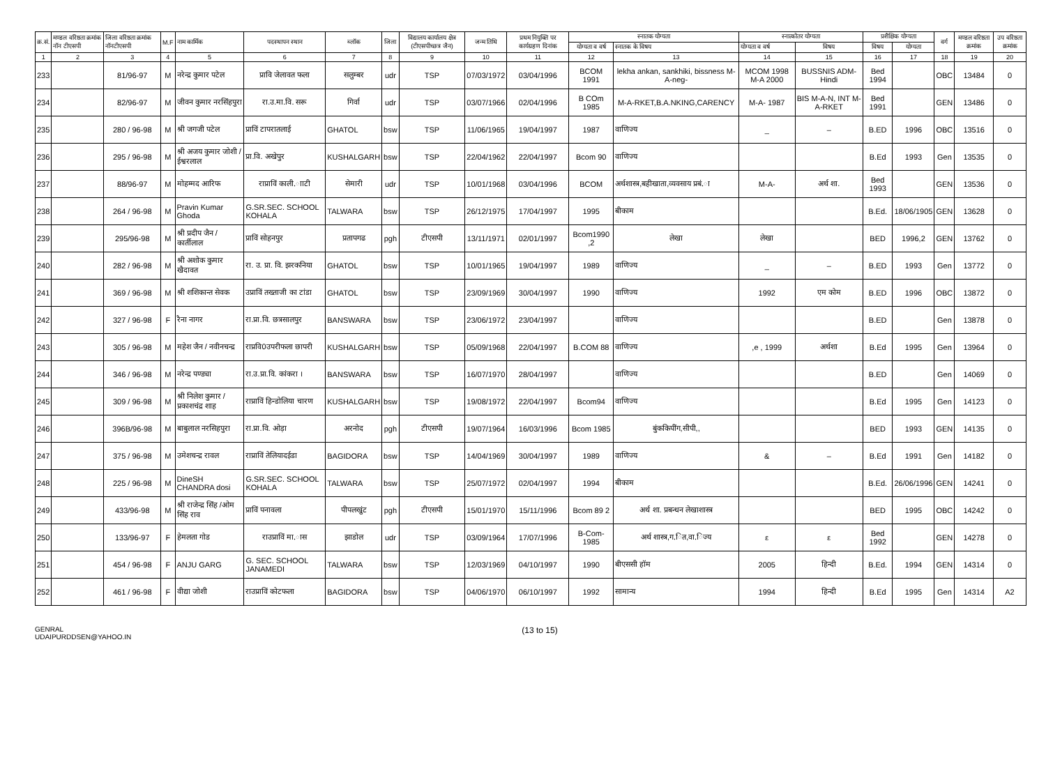| क्र.सं. | मण्डल वरिष्ठता क्रमांक नॉन टीएसपी | जिला वरिष्ठता क्रमांक नॉनटीएसपी | M.F | नाम कार्मिक | पदस्थापन स्थान | ब्लॉक | जिला | विद्यालय कार्यालय क्षेत्र (टीएसपीच्छत्र जैन) | जन्म तिथि | प्रथम नियुक्ति पर कार्यग्रहण दिनांक | स्नातक योग्यता | | स्नात्कोतर योग्यता | | प्रशैक्षिक योग्यता | | वर्ग | मण्डल वरिष्ठता क्रमांक | उप वरिष्ठता क्रमांक |
| --- | --- | --- | --- | --- | --- | --- | --- | --- | --- | --- | --- | --- | --- | --- | --- | --- | --- | --- | --- |
| | | | | | | | | | | | योग्यता व वर्ष | स्नातक के विषय | योग्यता व वर्ष | विषय | विषय | योग्यता | | | |
| 1 | 2 | 3 | 4 | 5 | 6 | 7 | 8 | 9 | 10 | 11 | 12 | 13 | 14 | 15 | 16 | 17 | 18 | 19 | 20 |
| 233 | | 81/96-97 | M | नरेन्द्र कुमार पटेल | प्रावि जेलावत फला | सलुम्बर | udr | TSP | 07/03/1972 | 03/04/1996 | BCOM 1991 | lekha ankan, sankhiki, bissness M-A-neg- | MCOM 1998 M-A 2000 | BUSSNIS ADM-Hindi | Bed 1994 | | OBC | 13484 | 0 |
| 234 | | 82/96-97 | M | जीवन कुमार नरसिंहपुरा | रा.उ.मा.वि. सरू | गिर्वा | udr | TSP | 03/07/1966 | 02/04/1996 | B COm 1985 | M-A-RKET,B.A.NKING,CARENCY | M-A- 1987 | BIS M-A-N, INT M-A-RKET | Bed 1991 | | GEN | 13486 | 0 |
| 235 | | 280 / 96-98 | M | श्री जगजी पटेल | प्राविं टापरातलाई | GHATOL | bsw | TSP | 11/06/1965 | 19/04/1997 | 1987 | वाणिज्य | _ | – | B.ED | 1996 | OBC | 13516 | 0 |
| 236 | | 295 / 96-98 | M | श्री अजय कुमार जोशी / ईश्वरलाल | प्रा.वि. अखेपुर | KUSHALGARH | bsw | TSP | 22/04/1962 | 22/04/1997 | Bcom 90 | वाणिज्य | | | B.Ed | 1993 | Gen | 13535 | 0 |
| 237 | | 88/96-97 | M | मोहम्मद आरिफ | राप्राविं काली.ााटी | सेमारी | udr | TSP | 10/01/1968 | 03/04/1996 | BCOM | अर्थशास्त्र,बहीखाता,व्यवसाय प्रबं.ा | M-A- | अर्थ शा. | Bed 1993 | | GEN | 13536 | 0 |
| 238 | | 264 / 96-98 | M | Pravin Kumar Ghoda | G.SR.SEC. SCHOOL KOHALA | TALWARA | bsw | TSP | 26/12/1975 | 17/04/1997 | 1995 | बीकाम | | | B.Ed. | 18/06/1905 | GEN | 13628 | 0 |
| 239 | | 295/96-98 | M | श्री प्रदीप जैन / कार्तीलाल | प्राविं सोहनपुर | प्रतापगढ | pgh | टीएसपी | 13/11/1971 | 02/01/1997 | Bcom1990 ,2 | लेखा | लेखा | | BED | 1996,2 | GEN | 13762 | 0 |
| 240 | | 282 / 96-98 | M | श्री अशोक कुमार खैदावत | रा. उ. प्रा. वि. झरकनिया | GHATOL | bsw | TSP | 10/01/1965 | 19/04/1997 | 1989 | वाणिज्य | _ | – | B.ED | 1993 | Gen | 13772 | 0 |
| 241 | | 369 / 96-98 | M | श्री शशिकान्त सेवक | उप्राविं तख्ताजी का टांडा | GHATOL | bsw | TSP | 23/09/1969 | 30/04/1997 | 1990 | वाणिज्य | 1992 | एम कोम | B.ED | 1996 | OBC | 13872 | 0 |
| 242 | | 327 / 96-98 | F | रैना नागर | रा.प्रा.वि. छत्रसालपुर | BANSWARA | bsw | TSP | 23/06/1972 | 23/04/1997 | | वाणिज्य | | | B.ED | | Gen | 13878 | 0 |
| 243 | | 305 / 96-98 | M | महेश जैन / नवीनचन्द्र | राप्रवि0उपरीफला छापरी | KUSHALGARH | bsw | TSP | 05/09/1968 | 22/04/1997 | B.COM 88 | वाणिज्य | ,e , 1999 | अर्थशा | B.Ed | 1995 | Gen | 13964 | 0 |
| 244 | | 346 / 96-98 | M | नरेन्द्र पण्ड्या | रा.उ.प्रा.वि. कांकरा । | BANSWARA | bsw | TSP | 16/07/1970 | 28/04/1997 | | वाणिज्य | | | B.ED | | Gen | 14069 | 0 |
| 245 | | 309 / 96-98 | M | श्री निलेश कुमार / प्रकाशचंद्र शाह | राप्राविं हिन्डोलिया चारण | KUSHALGARH | bsw | TSP | 19/08/1972 | 22/04/1997 | Bcom94 | वाणिज्य | | | B.Ed | 1995 | Gen | 14123 | 0 |
| 246 | | 396B/96-98 | M | बाबुलाल नरसिहपुरा | रा.प्रा.वि. ओड़ा | अरनोद | pgh | टीएसपी | 19/07/1964 | 16/03/1996 | Bcom 1985 | बुंककिपींग,सीपी,, | | | BED | 1993 | GEN | 14135 | 0 |
| 247 | | 375 / 96-98 | M | उमेशचन्द्र रावल | राप्राविं तेलियादईडा | BAGIDORA | bsw | TSP | 14/04/1969 | 30/04/1997 | 1989 | वाणिज्य | & | – | B.Ed | 1991 | Gen | 14182 | 0 |
| 248 | | 225 / 96-98 | M | DineSH CHANDRA dosi | G.SR.SEC. SCHOOL KOHALA | TALWARA | bsw | TSP | 25/07/1972 | 02/04/1997 | 1994 | बीकाम | | | B.Ed. | 26/06/1996 | GEN | 14241 | 0 |
| 249 | | 433/96-98 | M | श्री राजेन्द्र सिंह /ओम सिंह राव | प्राविं पनावला | पीपलखुंट | pgh | टीएसपी | 15/01/1970 | 15/11/1996 | Bcom 89 2 | अर्थ शा. प्रबन्धन लेखाशास्त्र | | | BED | 1995 | OBC | 14242 | 0 |
| 250 | | 133/96-97 | F | हेमलता गोड | राउप्राविं मा.ास | झाडोल | udr | TSP | 03/09/1964 | 17/07/1996 | B-Com-1985 | अर्थ शास्त्र,ग.ित,वा.िज्य | ε | ε | Bed 1992 | | GEN | 14278 | 0 |
| 251 | | 454 / 96-98 | F | ANJU GARG | G. SEC. SCHOOL JANAMEDI | TALWARA | bsw | TSP | 12/03/1969 | 04/10/1997 | 1990 | बीएससी हॉम | 2005 | हिन्दी | B.Ed. | 1994 | GEN | 14314 | 0 |
| 252 | | 461 / 96-98 | F | वीद्या जोशी | राउप्राविं कोटफला | BAGIDORA | bsw | TSP | 04/06/1970 | 06/10/1997 | 1992 | सामान्य | 1994 | हिन्दी | B.Ed | 1995 | Gen | 14314 | A2 |
GENRAL
UDAIPURDDSEN@YAHOO.IN
(13 to 15)